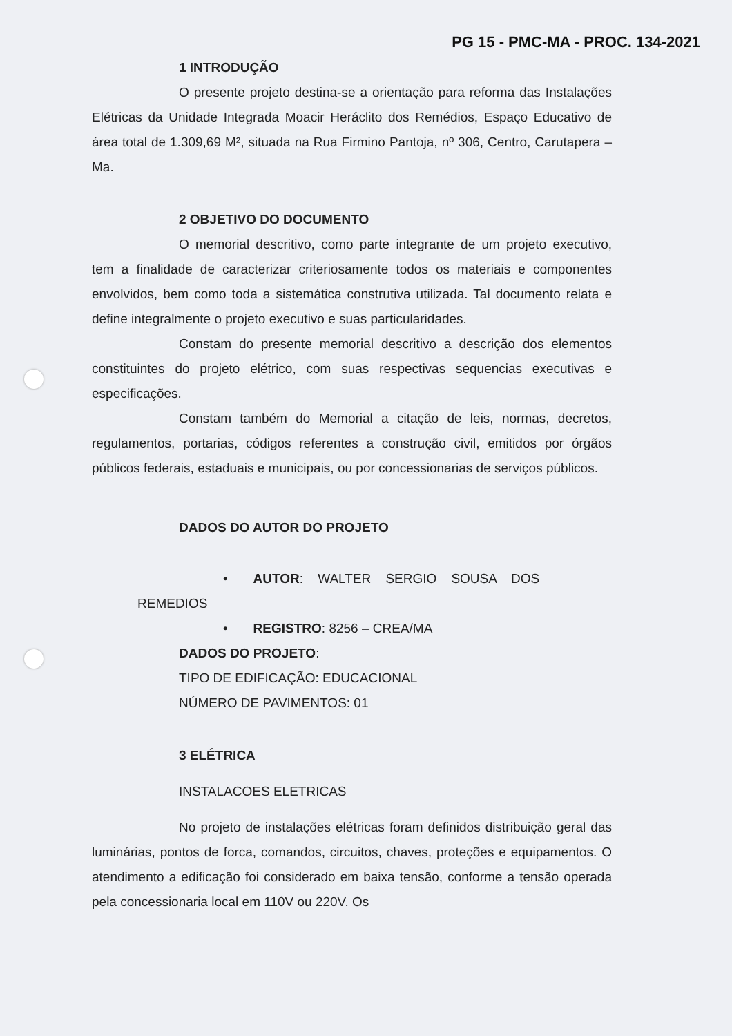PG 15 - PMC-MA - PROC. 134-2021
1 INTRODUÇÃO
O presente projeto destina-se a orientação para reforma das Instalações Elétricas da Unidade Integrada Moacir Heráclito dos Remédios, Espaço Educativo de área total de 1.309,69 M², situada na Rua Firmino Pantoja, nº 306, Centro, Carutapera – Ma.
2 OBJETIVO DO DOCUMENTO
O memorial descritivo, como parte integrante de um projeto executivo, tem a finalidade de caracterizar criteriosamente todos os materiais e componentes envolvidos, bem como toda a sistemática construtiva utilizada. Tal documento relata e define integralmente o projeto executivo e suas particularidades.
Constam do presente memorial descritivo a descrição dos elementos constituintes do projeto elétrico, com suas respectivas sequencias executivas e especificações.
Constam também do Memorial a citação de leis, normas, decretos, regulamentos, portarias, códigos referentes a construção civil, emitidos por órgãos públicos federais, estaduais e municipais, ou por concessionarias de serviços públicos.
DADOS DO AUTOR DO PROJETO
• AUTOR: WALTER SERGIO SOUSA DOS
REMEDIOS
• REGISTRO: 8256 – CREA/MA
DADOS DO PROJETO:
TIPO DE EDIFICAÇÃO: EDUCACIONAL
NÚMERO DE PAVIMENTOS: 01
3 ELÉTRICA
INSTALACOES ELETRICAS
No projeto de instalações elétricas foram definidos distribuição geral das luminárias, pontos de forca, comandos, circuitos, chaves, proteções e equipamentos. O atendimento a edificação foi considerado em baixa tensão, conforme a tensão operada pela concessionaria local em 110V ou 220V. Os